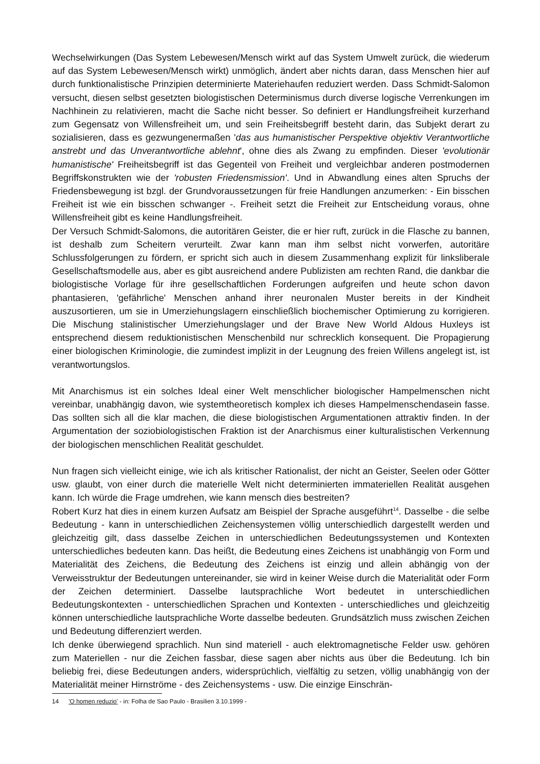Wechselwirkungen (Das System Lebewesen/Mensch wirkt auf das System Umwelt zurück, die wiederum auf das System Lebewesen/Mensch wirkt) unmöglich, ändert aber nichts daran, dass Menschen hier auf durch funktionalistische Prinzipien determinierte Materiehaufen reduziert werden. Dass Schmidt-Salomon versucht, diesen selbst gesetzten biologistischen Determinismus durch diverse logische Verrenkungen im Nachhinein zu relativieren, macht die Sache nicht besser. So definiert er Handlungsfreiheit kurzerhand zum Gegensatz von Willensfreiheit um, und sein Freiheitsbegriff besteht darin, das Subjekt derart zu sozialisieren, dass es gezwungenermaßen 'das aus humanistischer Perspektive objektiv Verantwortliche anstrebt und das Unverantwortliche ablehnt', ohne dies als Zwang zu empfinden. Dieser 'evolutionär humanistische' Freiheitsbegriff ist das Gegenteil von Freiheit und vergleichbar anderen postmodernen Begriffskonstrukten wie der 'robusten Friedensmission'. Und in Abwandlung eines alten Spruchs der Friedensbewegung ist bzgl. der Grundvoraussetzungen für freie Handlungen anzumerken: - Ein bisschen Freiheit ist wie ein bisschen schwanger -. Freiheit setzt die Freiheit zur Entscheidung voraus, ohne Willensfreiheit gibt es keine Handlungsfreiheit.
Der Versuch Schmidt-Salomons, die autoritären Geister, die er hier ruft, zurück in die Flasche zu bannen, ist deshalb zum Scheitern verurteilt. Zwar kann man ihm selbst nicht vorwerfen, autoritäre Schlussfolgerungen zu fördern, er spricht sich auch in diesem Zusammenhang explizit für linksliberale Gesellschaftsmodelle aus, aber es gibt ausreichend andere Publizisten am rechten Rand, die dankbar die biologistische Vorlage für ihre gesellschaftlichen Forderungen aufgreifen und heute schon davon phantasieren, 'gefährliche' Menschen anhand ihrer neuronalen Muster bereits in der Kindheit auszusortieren, um sie in Umerziehungslagern einschließlich biochemischer Optimierung zu korrigieren. Die Mischung stalinistischer Umerziehungslager und der Brave New World Aldous Huxleys ist entsprechend diesem reduktionistischen Menschenbild nur schrecklich konsequent. Die Propagierung einer biologischen Kriminologie, die zumindest implizit in der Leugnung des freien Willens angelegt ist, ist verantwortungslos.
Mit Anarchismus ist ein solches Ideal einer Welt menschlicher biologischer Hampelmenschen nicht vereinbar, unabhängig davon, wie systemtheoretisch komplex ich dieses Hampelmenschendasein fasse. Das sollten sich all die klar machen, die diese biologistischen Argumentationen attraktiv finden. In der Argumentation der soziobiologistischen Fraktion ist der Anarchismus einer kulturalistischen Verkennung der biologischen menschlichen Realität geschuldet.
Nun fragen sich vielleicht einige, wie ich als kritischer Rationalist, der nicht an Geister, Seelen oder Götter usw. glaubt, von einer durch die materielle Welt nicht determinierten immateriellen Realität ausgehen kann. Ich würde die Frage umdrehen, wie kann mensch dies bestreiten?
Robert Kurz hat dies in einem kurzen Aufsatz am Beispiel der Sprache ausgeführt<sup>14</sup>. Dasselbe - die selbe Bedeutung - kann in unterschiedlichen Zeichensystemen völlig unterschiedlich dargestellt werden und gleichzeitig gilt, dass dasselbe Zeichen in unterschiedlichen Bedeutungssystemen und Kontexten unterschiedliches bedeuten kann. Das heißt, die Bedeutung eines Zeichens ist unabhängig von Form und Materialität des Zeichens, die Bedeutung des Zeichens ist einzig und allein abhängig von der Verweisstruktur der Bedeutungen untereinander, sie wird in keiner Weise durch die Materialität oder Form der Zeichen determiniert. Dasselbe lautsprachliche Wort bedeutet in unterschiedlichen Bedeutungskontexten - unterschiedlichen Sprachen und Kontexten - unterschiedliches und gleichzeitig können unterschiedliche lautsprachliche Worte dasselbe bedeuten. Grundsätzlich muss zwischen Zeichen und Bedeutung differenziert werden.
Ich denke überwiegend sprachlich. Nun sind materiell - auch elektromagnetische Felder usw. gehören zum Materiellen - nur die Zeichen fassbar, diese sagen aber nichts aus über die Bedeutung. Ich bin beliebig frei, diese Bedeutungen anders, widersprüchlich, vielfältig zu setzen, völlig unabhängig von der Materialität meiner Hirnströme - des Zeichensystems - usw. Die einzige Einschrän-
14 'O homen reduzio' - in: Folha de Sao Paulo - Brasilien 3.10.1999 -